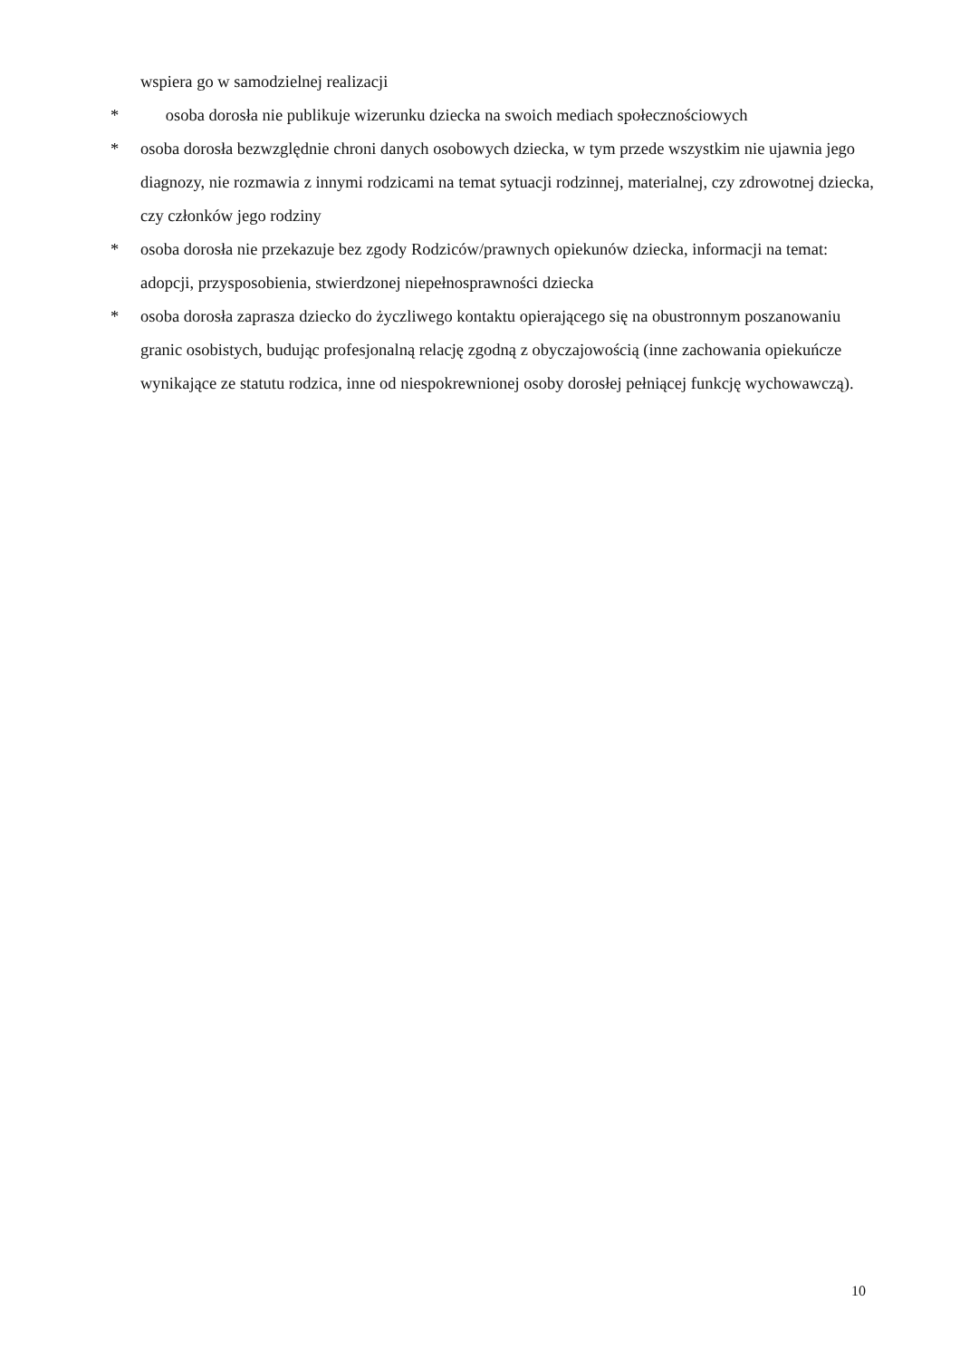wspiera go w samodzielnej realizacji
* osoba dorosła nie publikuje wizerunku dziecka na swoich mediach społecznościowych
* osoba dorosła bezwzględnie chroni danych osobowych dziecka, w tym przede wszystkim nie ujawnia jego diagnozy, nie rozmawia z innymi rodzicami na temat sytuacji rodzinnej, materialnej, czy zdrowotnej dziecka, czy członków jego rodziny
* osoba dorosła nie przekazuje bez zgody Rodziców/prawnych opiekunów dziecka, informacji na temat: adopcji, przysposobienia, stwierdzonej niepełnosprawności dziecka
* osoba dorosła zaprasza dziecko do życzliwego kontaktu opierającego się na obustronnym poszanowaniu granic osobistych, budując profesjonalną relację zgodną z obyczajowością (inne zachowania opiekuńcze wynikające ze statutu rodzica, inne od niespokrewnionej osoby dorosłej pełniącej funkcję wychowawczą).
10